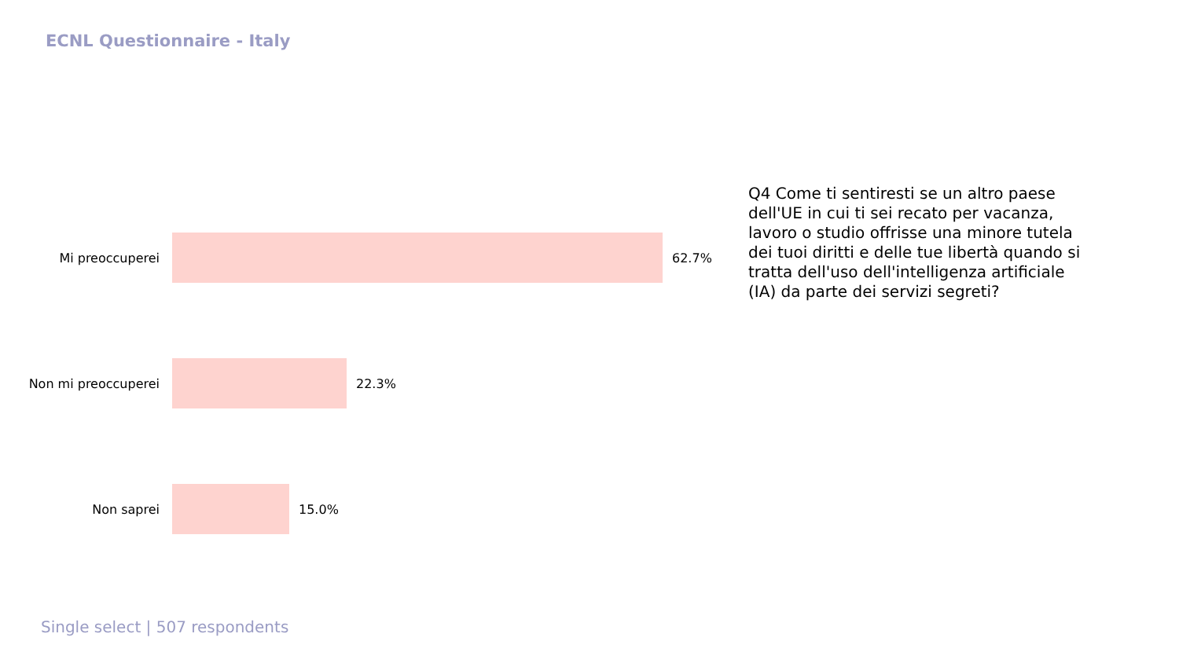ECNL Questionnaire - Italy
Mi preoccuperei 62.7%
Non mi preoccuperei 22.3%
Non saprei 15.0%
Q4 Come ti sentiresti se un altro paese dell'UE in cui ti sei recato per vacanza, lavoro o studio offrisse una minore tutela dei tuoi diritti e delle tue libertà quando si tratta dell'uso dell'intelligenza artificiale (IA) da parte dei servizi segreti?
Single select | 507 respondents